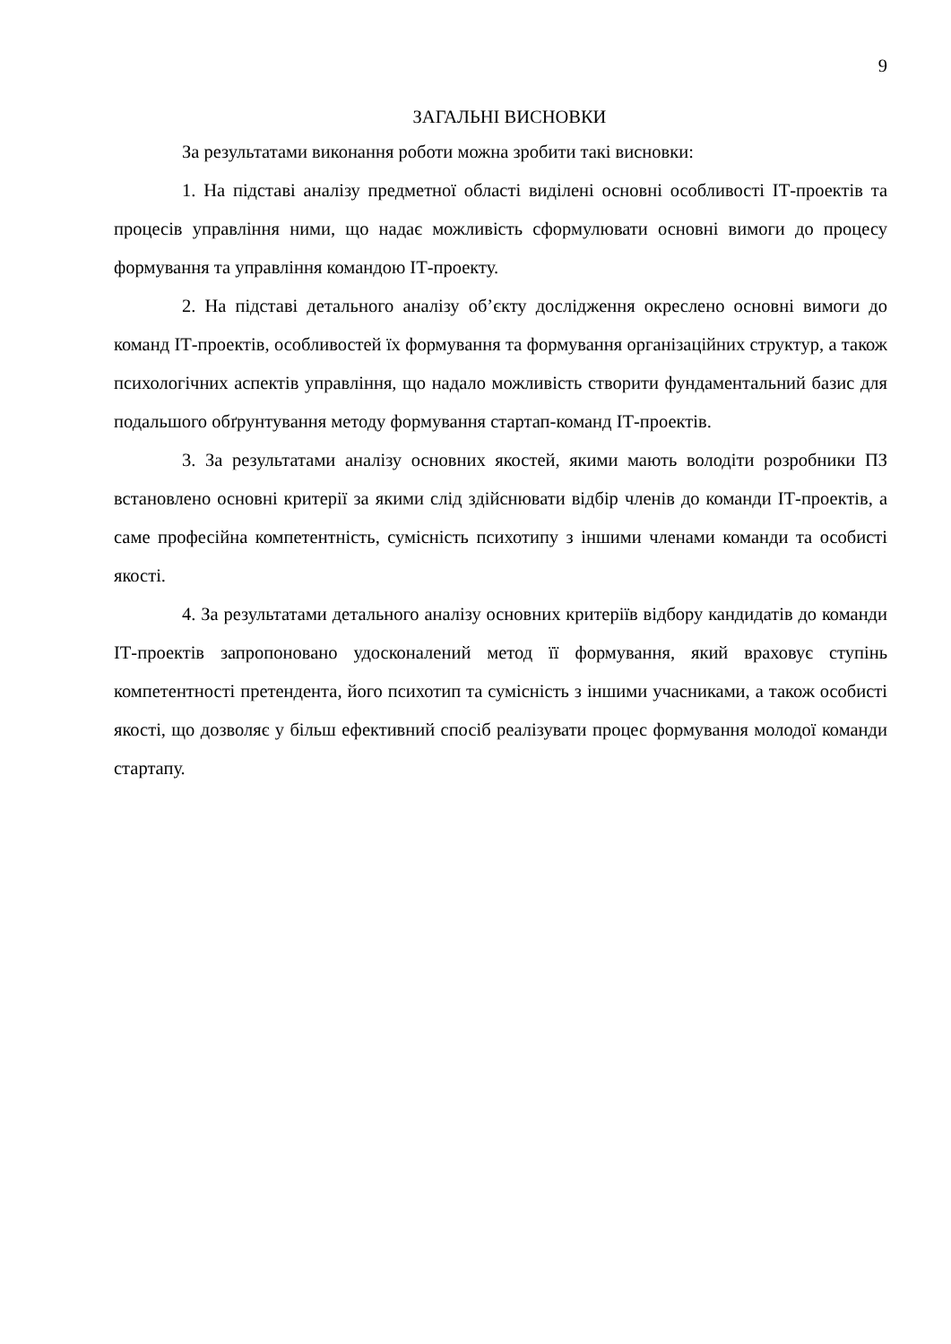9
ЗАГАЛЬНІ ВИСНОВКИ
За результатами виконання роботи можна зробити такі висновки:
1. На підставі аналізу предметної області виділені основні особливості ІТ-проектів та процесів управління ними, що надає можливість сформулювати основні вимоги до процесу формування та управління командою ІТ-проекту.
2. На підставі детального аналізу об’єкту дослідження окреслено основні вимоги до команд ІТ-проектів, особливостей їх формування та формування організаційних структур, а також психологічних аспектів управління, що надало можливість створити фундаментальний базис для подальшого обґрунтування методу формування стартап-команд ІТ-проектів.
3. За результатами аналізу основних якостей, якими мають володіти розробники ПЗ встановлено основні критерії за якими слід здійснювати відбір членів до команди ІТ-проектів, а саме професійна компетентність, сумісність психотипу з іншими членами команди та особисті якості.
4. За результатами детального аналізу основних критеріїв відбору кандидатів до команди ІТ-проектів запропоновано удосконалений метод її формування, який враховує ступінь компетентності претендента, його психотип та сумісність з іншими учасниками, а також особисті якості, що дозволяє у більш ефективний спосіб реалізувати процес формування молодої команди стартапу.